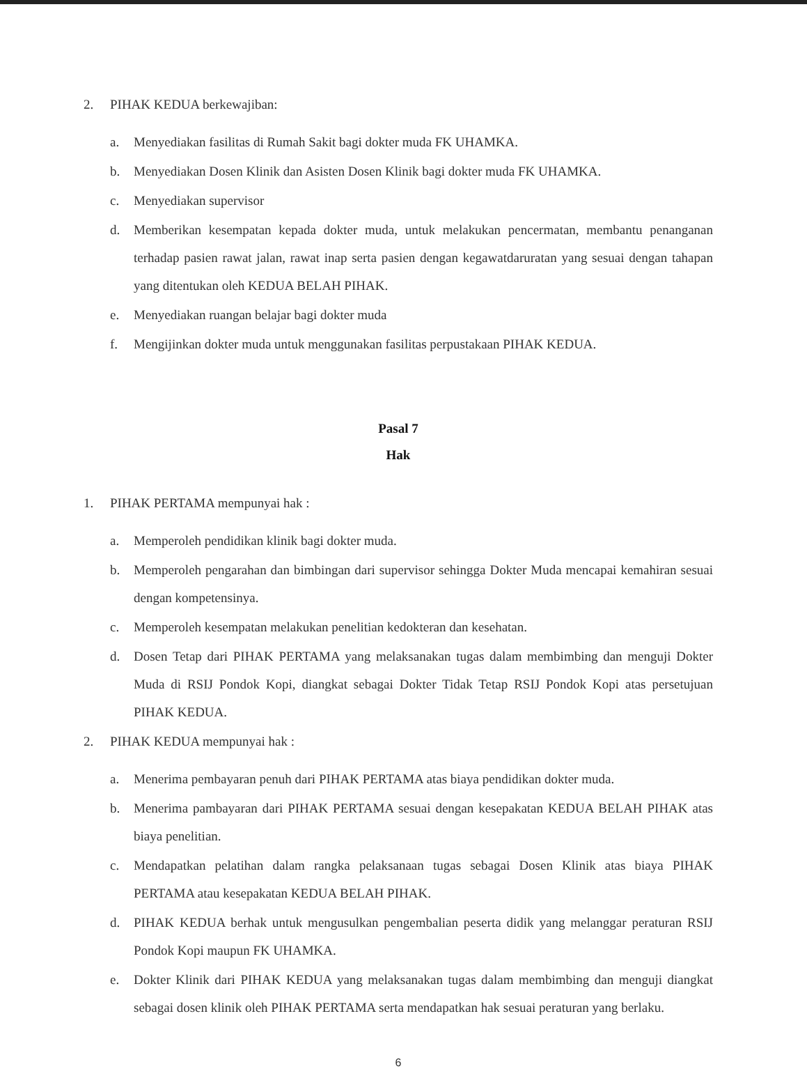2. PIHAK KEDUA berkewajiban:
a. Menyediakan fasilitas di Rumah Sakit bagi dokter muda FK UHAMKA.
b. Menyediakan Dosen Klinik dan Asisten Dosen Klinik bagi dokter muda FK UHAMKA.
c. Menyediakan supervisor
d. Memberikan kesempatan kepada dokter muda, untuk melakukan pencermatan, membantu penanganan terhadap pasien rawat jalan, rawat inap serta pasien dengan kegawatdaruratan yang sesuai dengan tahapan yang ditentukan oleh KEDUA BELAH PIHAK.
e. Menyediakan ruangan belajar bagi dokter muda
f. Mengijinkan dokter muda untuk menggunakan fasilitas perpustakaan PIHAK KEDUA.
Pasal 7
Hak
1. PIHAK PERTAMA mempunyai hak :
a. Memperoleh pendidikan klinik bagi dokter muda.
b. Memperoleh pengarahan dan bimbingan dari supervisor sehingga Dokter Muda mencapai kemahiran sesuai dengan kompetensinya.
c. Memperoleh kesempatan melakukan penelitian kedokteran dan kesehatan.
d. Dosen Tetap dari PIHAK PERTAMA yang melaksanakan tugas dalam membimbing dan menguji Dokter Muda di RSIJ Pondok Kopi, diangkat sebagai Dokter Tidak Tetap RSIJ Pondok Kopi atas persetujuan PIHAK KEDUA.
2. PIHAK KEDUA mempunyai hak :
a. Menerima pembayaran penuh dari PIHAK PERTAMA atas biaya pendidikan dokter muda.
b. Menerima pambayaran dari PIHAK PERTAMA sesuai dengan kesepakatan KEDUA BELAH PIHAK atas biaya penelitian.
c. Mendapatkan pelatihan dalam rangka pelaksanaan tugas sebagai Dosen Klinik atas biaya PIHAK PERTAMA atau kesepakatan KEDUA BELAH PIHAK.
d. PIHAK KEDUA berhak untuk mengusulkan pengembalian peserta didik yang melanggar peraturan RSIJ Pondok Kopi maupun FK UHAMKA.
e. Dokter Klinik dari PIHAK KEDUA yang melaksanakan tugas dalam membimbing dan menguji diangkat sebagai dosen klinik oleh PIHAK PERTAMA serta mendapatkan hak sesuai peraturan yang berlaku.
6